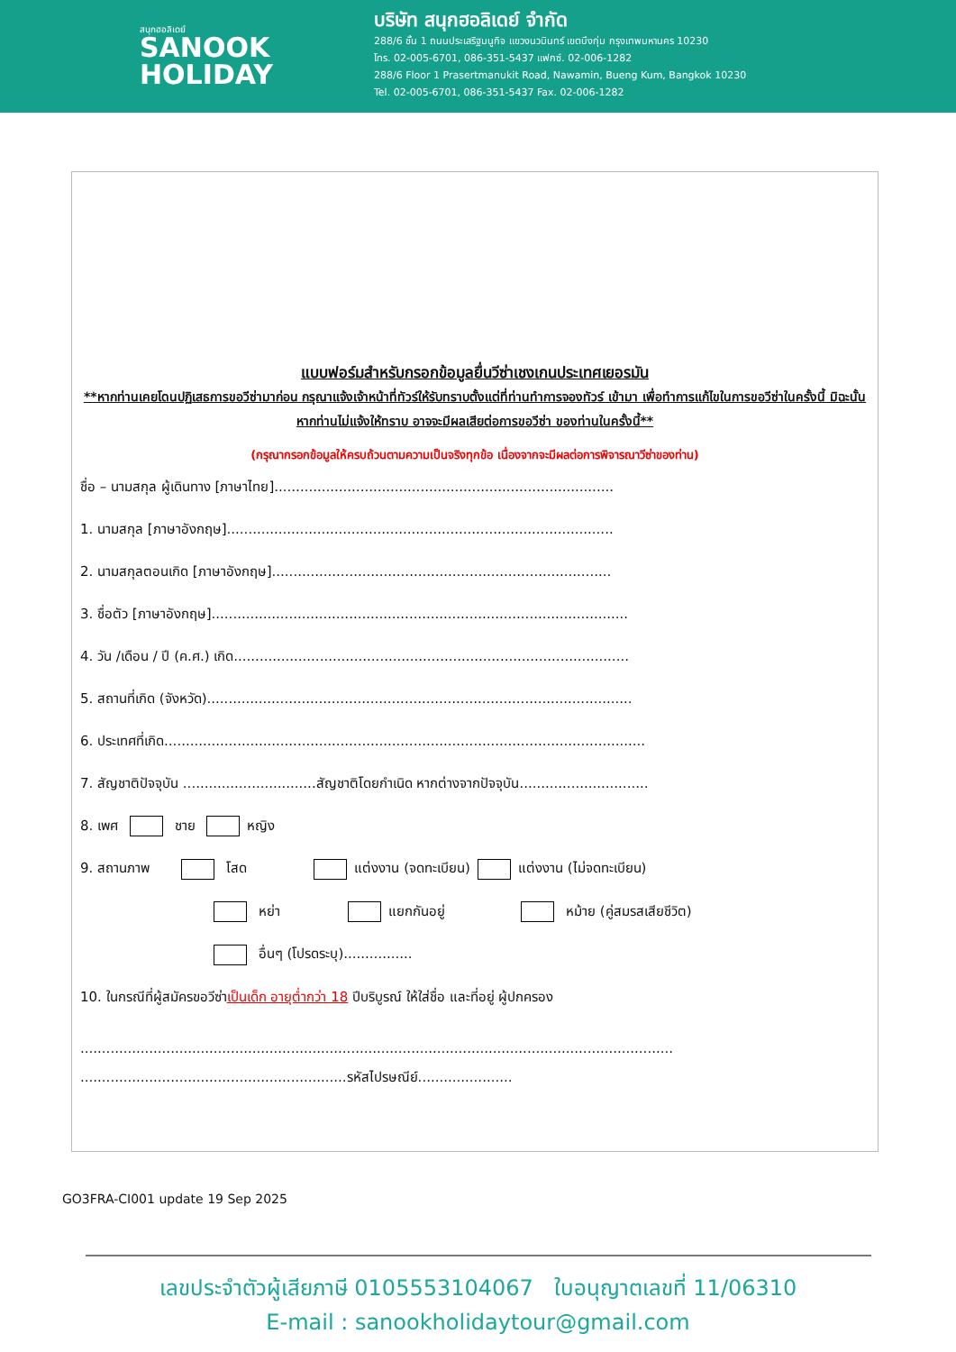สนุกฮอลิเดย์
SANOOK
HOLIDAY
บริษัท สนุกฮอลิเดย์ จำกัด
288/6 ชั้น 1 ถนนประเสริฐมนูกิจ แขวงนวมินทร์ เขตบึงกุ่ม กรุงเทพมหานคร 10230
โทร. 02-005-6701, 086-351-5437 แฟกซ์. 02-006-1282
288/6 Floor 1 Prasertmanukit Road, Nawamin, Bueng Kum, Bangkok 10230
Tel. 02-005-6701, 086-351-5437 Fax. 02-006-1282
แบบฟอร์มสำหรับกรอกข้อมูลยื่นวีซ่าเชงเกนประเทศเยอรมัน
**หากท่านเคยโดนปฏิเสธการขอวีซ่ามาก่อน กรุณาแจ้งเจ้าหน้าที่ทัวร์ให้รับทราบตั้งแต่ที่ท่านทำการจองทัวร์ เข้ามา เพื่อทำการแก้ไขในการขอวีซ่าในครั้งนี้ มิฉะนั้นหากท่านไม่แจ้งให้ทราบ อาจจะมีผลเสียต่อการขอวีซ่า ของท่านในครั้งนี้**
(กรุณากรอกข้อมูลให้ครบถ้วนตามความเป็นจริงทุกข้อ เนื่องจากจะมีผลต่อการพิจารณาวีซ่าของท่าน)
ชื่อ – นามสกุล ผู้เดินทาง [ภาษาไทย]...............................................................................
1. นามสกุล [ภาษาอังกฤษ]..........................................................................................
2. นามสกุลตอนเกิด [ภาษาอังกฤษ]...............................................................................
3. ชื่อตัว [ภาษาอังกฤษ].................................................................................................
4. วัน /เดือน / ปี (ค.ศ.) เกิด............................................................................................
5. สถานที่เกิด (จังหวัด)...................................................................................................
6. ประเทศที่เกิด................................................................................................................
7. สัญชาติปัจจุบัน ...............................สัญชาติโดยกำเนิด หากต่างจากปัจจุบัน..............................
8. เพศ ชาย หญิง
9. สถานภาพ โสด แต่งงาน (จดทะเบียน) แต่งงาน (ไม่จดทะเบียน)
หย่า แยกกันอยู่ หม้าย (คู่สมรสเสียชีวิต)
อื่นๆ (โปรดระบุ)................
10. ในกรณีที่ผู้สมัครขอวีซ่าเป็นเด็ก อายุต่ำกว่า 18 ปีบริบูรณ์ ให้ใส่ชื่อ และที่อยู่ ผู้ปกครอง
..........................................................................................................................................
..............................................................รหัสไปรษณีย์......................
GO3FRA-CI001 update 19 Sep 2025
เลขประจำตัวผู้เสียภาษี 0105553104067 ใบอนุญาตเลขที่ 11/06310
E-mail : sanookholidaytour@gmail.com